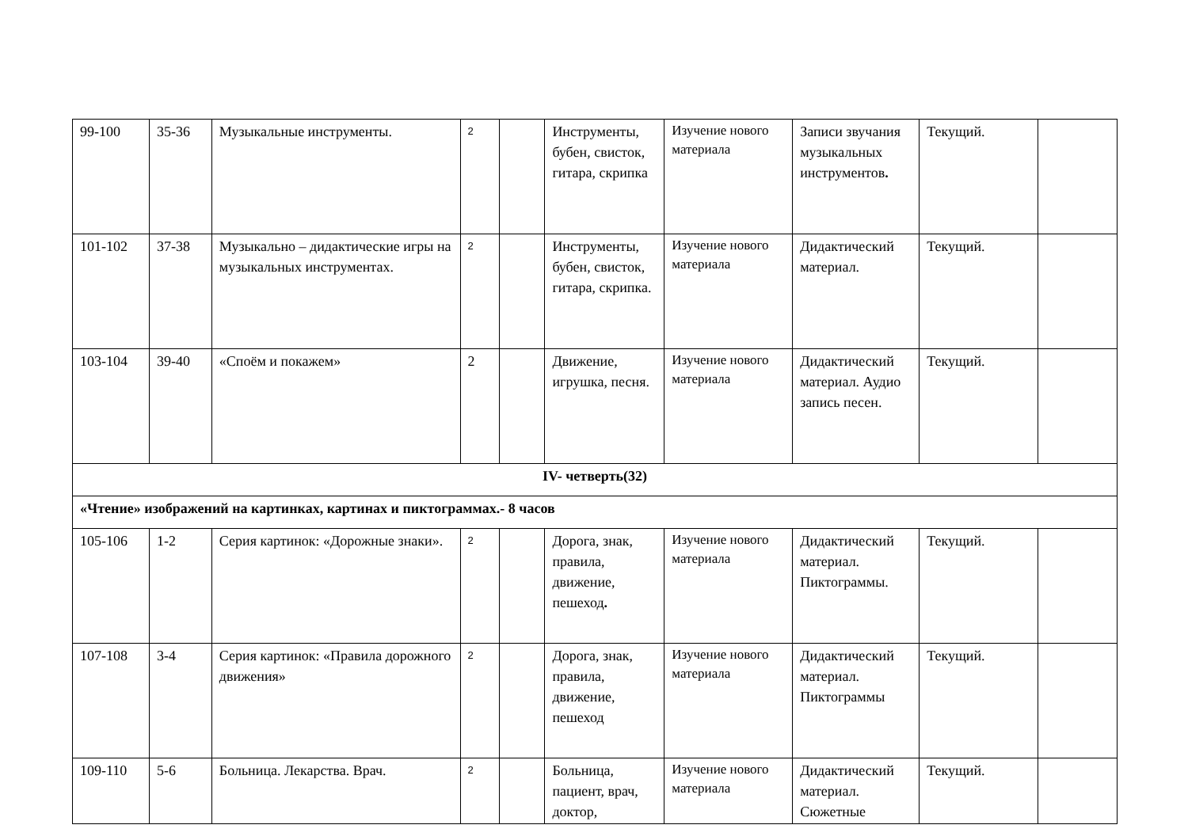| 99-100 | 35-36 | Музыкальные инструменты. | 2 | | Инструменты, бубен, свисток, гитара, скрипка | Изучение нового материала | Записи звучания музыкальных инструментов . | Текущий. | |
| 101-102 | 37-38 | Музыкально – дидактические игры на музыкальных инструментах. | 2 | | Инструменты, бубен, свисток, гитара, скрипка. | Изучение нового материала | Дидактический материал. | Текущий. | |
| 103-104 | 39-40 | «Споём и покажем» | 2 | | Движение, игрушка, песня. | Изучение нового материала | Дидактический материал. Аудио запись песен. | Текущий. | |
| IV- четверть(32) | | | | | | | | | |
| «Чтение» изображений на картинках, картинах и пиктограммах.- 8 часов | | | | | | | | | |
| 105-106 | 1-2 | Серия картинок: «Дорожные знаки». | 2 | | Дорога, знак, правила, движение, пешеход . | Изучение нового материала | Дидактический материал. Пиктограммы. | Текущий. | |
| 107-108 | 3-4 | Серия картинок: «Правила дорожного движения» | 2 | | Дорога, знак, правила, движение, пешеход | Изучение нового материала | Дидактический материал. Пиктограммы | Текущий. | |
| 109-110 | 5-6 | Больница. Лекарства. Врач. | 2 | | Больница, пациент, врач, доктор, | Изучение нового материала | Дидактический материал. Сюжетные | Текущий. | |